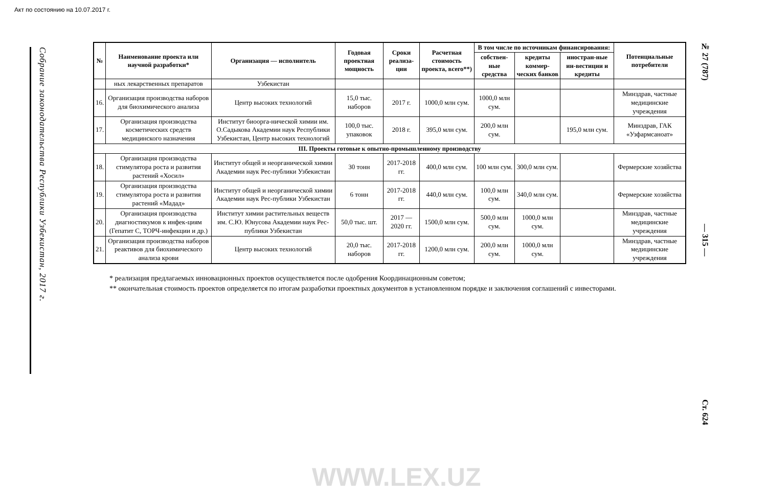Акт по состоянию на 10.07.2017 г.
Собрание законодательства Республики Узбекистан, 2017 г.
| № | Наименование проекта или научной разработки* | Организация — исполнитель | Годовая проектная мощность | Сроки реализа-ции | Расчетная стоимость проекта, всего**) | В том числе по источникам финансирования: | | | Потенциальные потребители |
| --- | --- | --- | --- | --- | --- | --- | --- | --- | --- |
| | | | | | | собствен-ные средства | кредиты коммер-ческих банков | иностран-ные ин-вестиции и кредиты | |
| | ных лекарственных препаратов | Узбекистан | | | | | | | |
| 16. | Организация производства наборов для биохимического анализа | Центр высоких технологий | 15,0 тыс. наборов | 2017 г. | 1000,0 млн сум. | 1000,0 млн сум. | | | Минздрав, частные медицинские учреждения |
| 17. | Организация производства косметических средств медицинского назначения | Институт биоорга-нической химии им. О.Садыкова Академии наук Республики Узбекистан, Центр высоких технологий | 100,0 тыс. упаковок | 2018 г. | 395,0 млн сум. | 200,0 млн сум. | | 195,0 млн сум. | Минздрав, ГАК «Узфармсаноат» |
| III. Проекты готовые к опытно-промышленному производству | | | | | | | | | |
| 18. | Организация производства стимулятора роста и развития растений «Хосил» | Институт общей и неорганической химии Академии наук Рес-публики Узбекистан | 30 тонн | 2017-2018 гг. | 400,0 млн сум. | 100 млн сум. | 300,0 млн сум. | | Фермерские хозяйства |
| 19. | Организация производства стимулятора роста и развития растений «Мадад» | Институт общей и неорганической химии Академии наук Рес-публики Узбекистан | 6 тонн | 2017-2018 гг. | 440,0 млн сум. | 100,0 млн сум. | 340,0 млн сум. | | Фермерские хозяйства |
| 20. | Организация производства диагностикумов к инфек-циям (Гепатит С, ТОРЧ-инфекции и др.) | Институт химии растительных веществ им. С.Ю. Юнусова Академии наук Рес-публики Узбекистан | 50,0 тыс. шт. | 2017 — 2020 гг. | 1500,0 млн сум. | 500,0 млн сум. | 1000,0 млн сум. | | Минздрав, частные медицинские учреждения |
| 21. | Организация производства наборов реактивов для биохимического анализа крови | Центр высоких технологий | 20,0 тыс. наборов | 2017-2018 гг. | 1200,0 млн сум. | 200,0 млн сум. | 1000,0 млн сум. | | Минздрав, частные медицинские учреждения |
* реализация предлагаемых инновационных проектов осуществляется после одобрения Координационным советом;
** окончательная стоимость проектов определяется по итогам разработки проектных документов в установленном порядке и заключения соглашений с инвесторами.
№ 27 (787) — 315 — Ст. 624
WWW.LEX.UZ